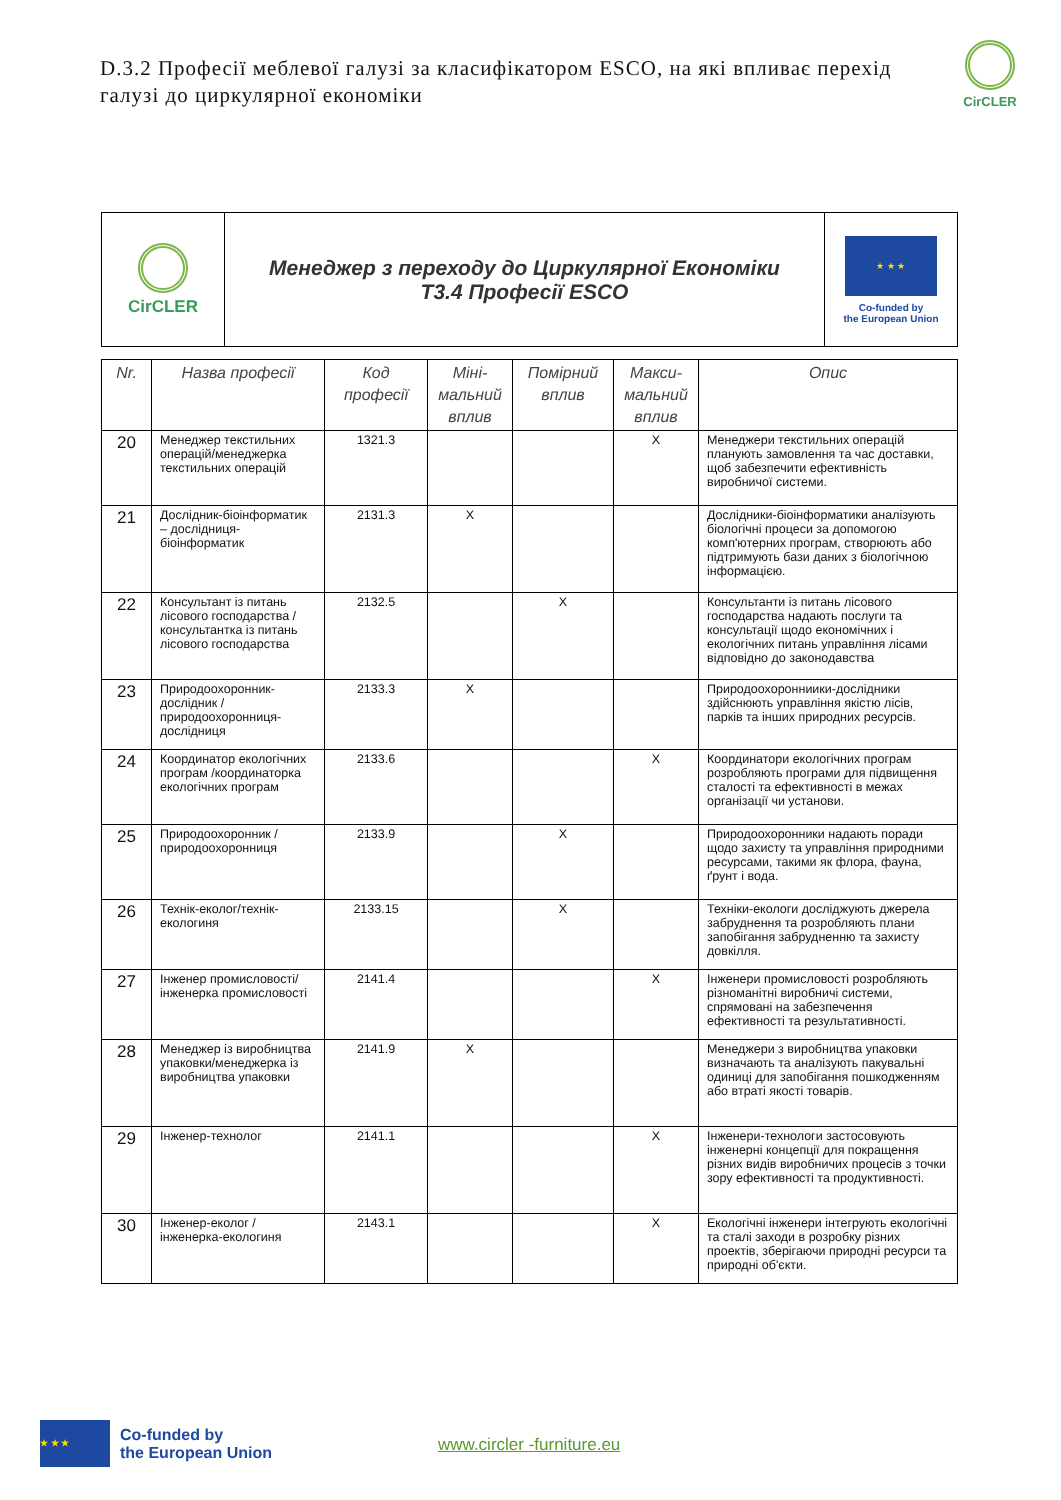D.3.2 Професії меблевої галузі за класифікатором ESCO, на які впливає перехід галузі до циркулярної економіки
CirCLER
| CirCLER | Менеджер з переходу до Циркулярної Економіки T3.4 Професії ESCO | ★ ★ ★ Co-funded by the European Union |
| Nr. | Назва професії | Код професії | Міні-мальний вплив | Помірний вплив | Макси-мальний вплив | Опис |
| --- | --- | --- | --- | --- | --- | --- |
| 20 | Менеджер текстильних операцій/менеджерка текстильних операцій | 1321.3 | | | X | Менеджери текстильних операцій планують замовлення та час доставки, щоб забезпечити ефективність виробничої системи. |
| 21 | Дослідник-біоінформатик – дослідниця-біоінформатик | 2131.3 | X | | | Дослідники-біоінформатики аналізують біологічні процеси за допомогою комп'ютерних програм, створюють або підтримують бази даних з біологічною інформацією. |
| 22 | Консультант із питань лісового господарства /консультантка із питань лісового господарства | 2132.5 | | X | | Консультанти із питань лісового господарства надають послуги та консультації щодо економічних і екологічних питань управління лісами відповідно до законодавства |
| 23 | Природоохоронник-дослідник /природоохоронниця-дослідниця | 2133.3 | X | | | Природоохоронниики-дослідники здійснюють управління якістю лісів, парків та інших природних ресурсів. |
| 24 | Координатор екологічних програм /координаторка екологічних програм | 2133.6 | | | X | Координатори екологічних програм розробляють програми для підвищення сталості та ефективності в межах організації чи установи. |
| 25 | Природоохоронник /природоохоронниця | 2133.9 | | X | | Природоохоронники надають поради щодо захисту та управління природними ресурсами, такими як флора, фауна, ґрунт і вода. |
| 26 | Технік-еколог/технік-екологиня | 2133.15 | | X | | Техніки-екологи досліджують джерела забруднення та розробляють плани запобігання забрудненню та захисту довкілля. |
| 27 | Інженер промисловості/інженерка промисловості | 2141.4 | | | X | Інженери промисловості розробляють різноманітні виробничі системи, спрямовані на забезпечення ефективності та результативності. |
| 28 | Менеджер із виробництва упаковки/менеджерка із виробництва упаковки | 2141.9 | X | | | Менеджери з виробництва упаковки визначають та аналізують пакувальні одиниці для запобігання пошкодженням або втраті якості товарів. |
| 29 | Інженер-технолог | 2141.1 | | | X | Інженери-технологи застосовують інженерні концепції для покращення різних видів виробничих процесів з точки зору ефективності та продуктивності. |
| 30 | Інженер-еколог /інженерка-екологиня | 2143.1 | | | X | Екологічні інженери інтегрують екологічні та сталі заходи в розробку різних проектів, зберігаючи природні ресурси та природні об'єкти. |
★ ★ ★
Co-funded by
the European Union
www.circler -furniture.eu